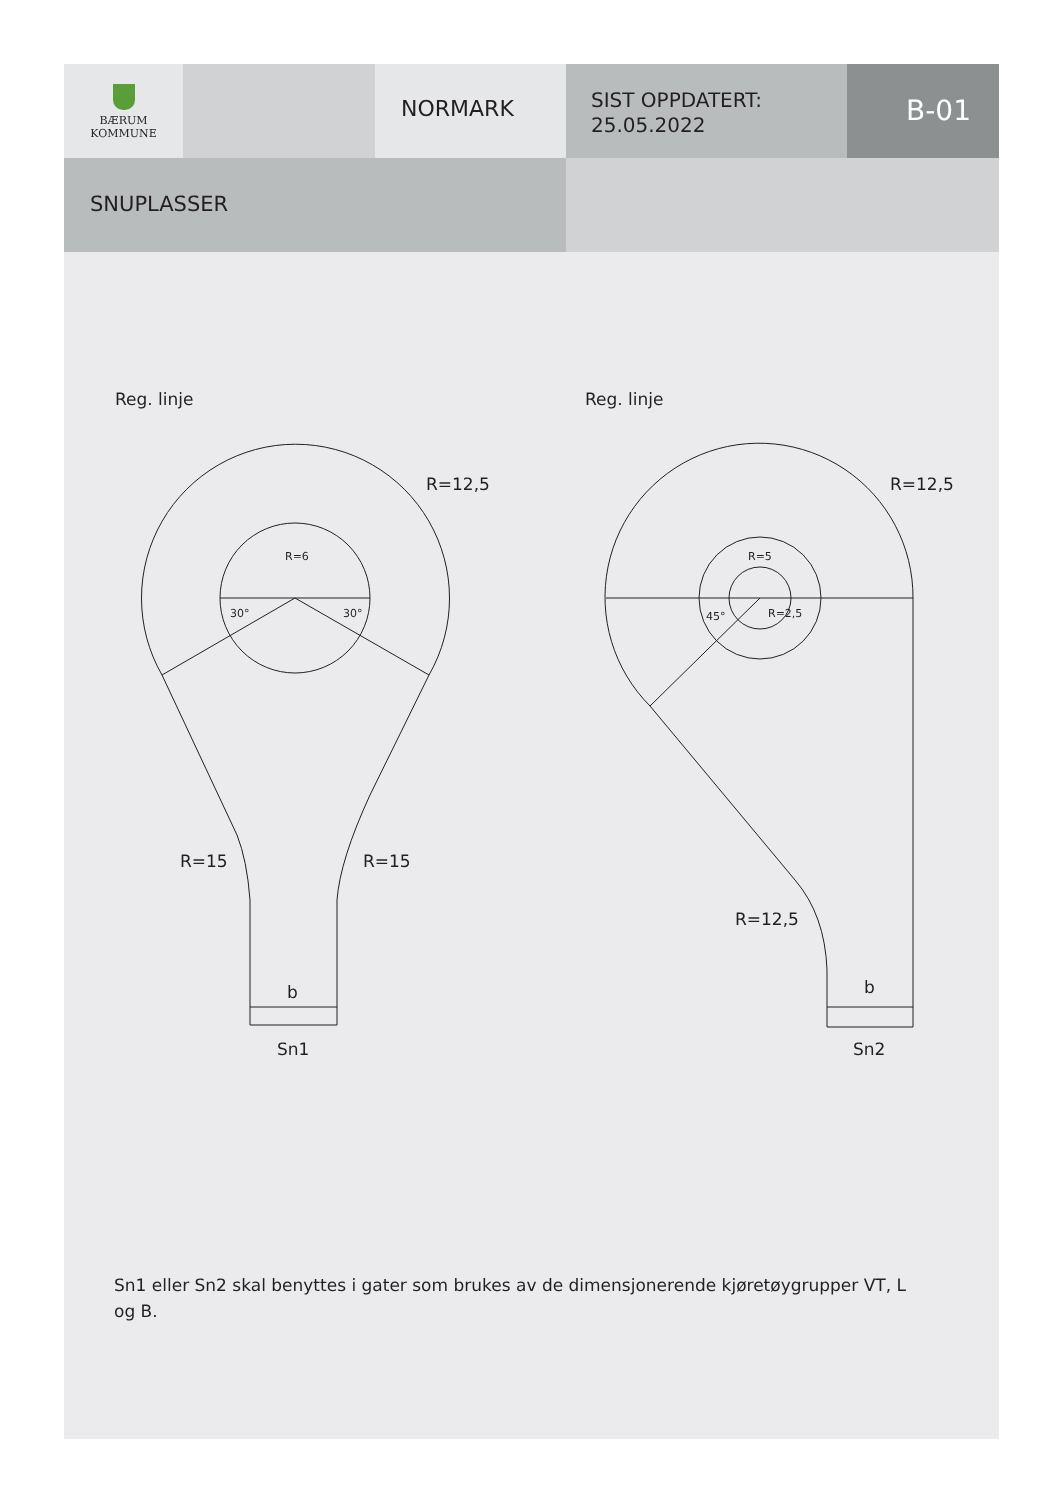BÆRUM
KOMMUNE
NORMARK
SIST OPPDATERT:
25.05.2022
B-01
SNUPLASSER
Reg. linje
Reg. linje
R=6
30°
30°
R=12,5
R=15
R=15
b
Sn1
R=5
45°
R=2,5
R=12,5
R=12,5
b
Sn2
Sn1 eller Sn2 skal benyttes i gater som brukes av de dimensjonerende kjøretøygrupper VT, L og B.